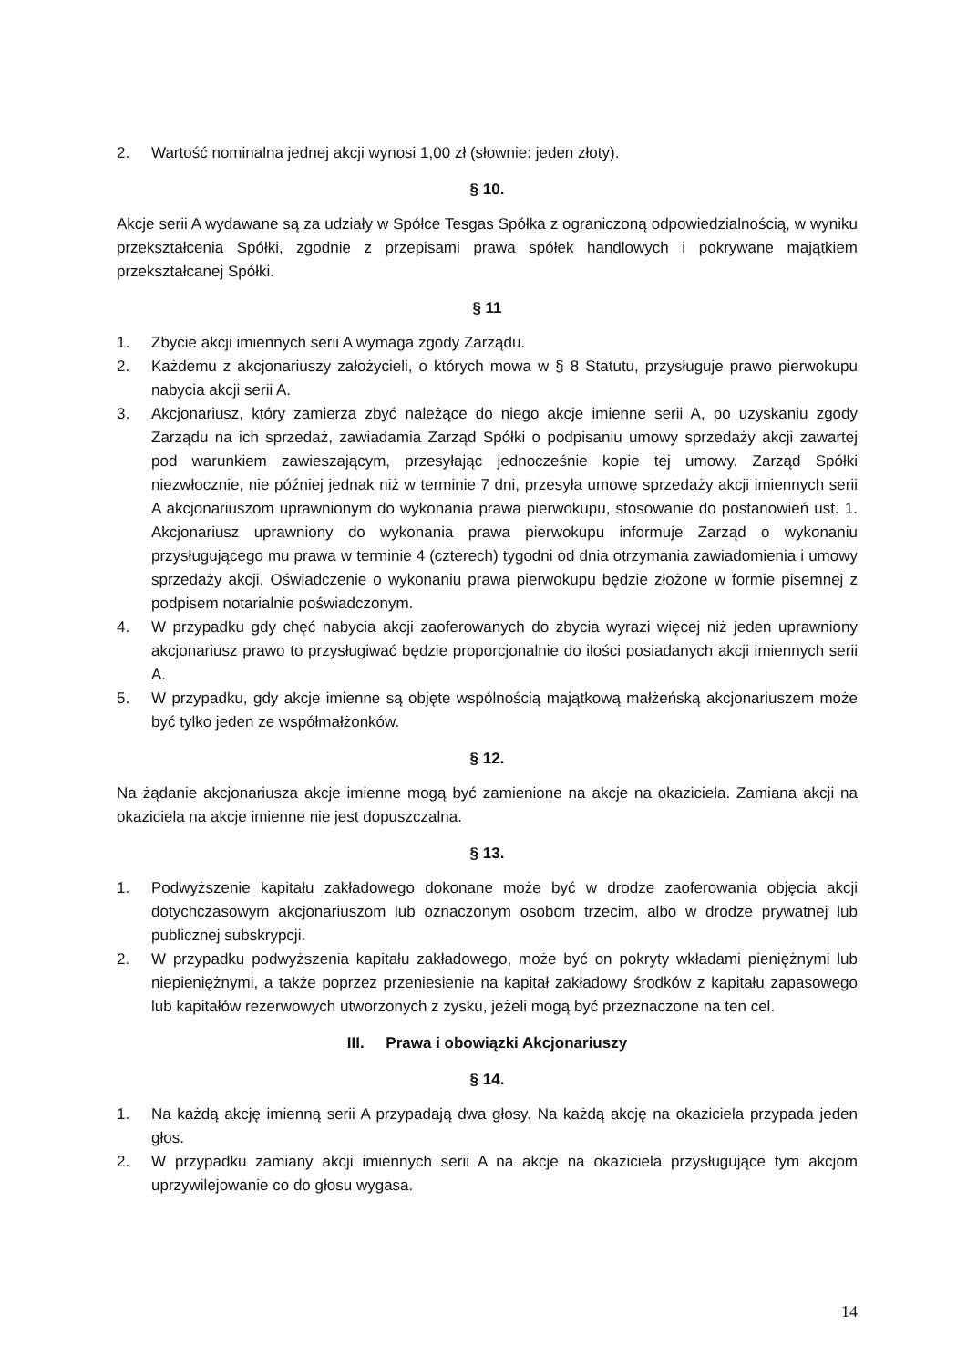2. Wartość nominalna jednej akcji wynosi 1,00 zł (słownie: jeden złoty).
§ 10.
Akcje serii A wydawane są za udziały w Spółce Tesgas Spółka z ograniczoną odpowiedzialnością, w wyniku przekształcenia Spółki, zgodnie z przepisami prawa spółek handlowych i pokrywane majątkiem przekształcanej Spółki.
§ 11
1. Zbycie akcji imiennych serii A wymaga zgody Zarządu.
2. Każdemu z akcjonariuszy założycieli, o których mowa w § 8 Statutu, przysługuje prawo pierwokupu nabycia akcji serii A.
3. Akcjonariusz, który zamierza zbyć należące do niego akcje imienne serii A, po uzyskaniu zgody Zarządu na ich sprzedaż, zawiadamia Zarząd Spółki o podpisaniu umowy sprzedaży akcji zawartej pod warunkiem zawieszającym, przesyłając jednocześnie kopie tej umowy. Zarząd Spółki niezwłocznie, nie później jednak niż w terminie 7 dni, przesyła umowę sprzedaży akcji imiennych serii A akcjonariuszom uprawnionym do wykonania prawa pierwokupu, stosowanie do postanowień ust. 1. Akcjonariusz uprawniony do wykonania prawa pierwokupu informuje Zarząd o wykonaniu przysługującego mu prawa w terminie 4 (czterech) tygodni od dnia otrzymania zawiadomienia i umowy sprzedaży akcji. Oświadczenie o wykonaniu prawa pierwokupu będzie złożone w formie pisemnej z podpisem notarialnie poświadczonym.
4. W przypadku gdy chęć nabycia akcji zaoferowanych do zbycia wyrazi więcej niż jeden uprawniony akcjonariusz prawo to przysługiwać będzie proporcjonalnie do ilości posiadanych akcji imiennych serii A.
5. W przypadku, gdy akcje imienne są objęte wspólnością majątkową małżeńską akcjonariuszem może być tylko jeden ze współmałżonków.
§ 12.
Na żądanie akcjonariusza akcje imienne mogą być zamienione na akcje na okaziciela. Zamiana akcji na okaziciela na akcje imienne nie jest dopuszczalna.
§ 13.
1. Podwyższenie kapitału zakładowego dokonane może być w drodze zaoferowania objęcia akcji dotychczasowym akcjonariuszom lub oznaczonym osobom trzecim, albo w drodze prywatnej lub publicznej subskrypcji.
2. W przypadku podwyższenia kapitału zakładowego, może być on pokryty wkładami pieniężnymi lub niepieniężnymi, a także poprzez przeniesienie na kapitał zakładowy środków z kapitału zapasowego lub kapitałów rezerwowych utworzonych z zysku, jeżeli mogą być przeznaczone na ten cel.
III. Prawa i obowiązki Akcjonariuszy
§ 14.
1. Na każdą akcję imienną serii A przypadają dwa głosy. Na każdą akcję na okaziciela przypada jeden głos.
2. W przypadku zamiany akcji imiennych serii A na akcje na okaziciela przysługujące tym akcjom uprzywilejowanie co do głosu wygasa.
14